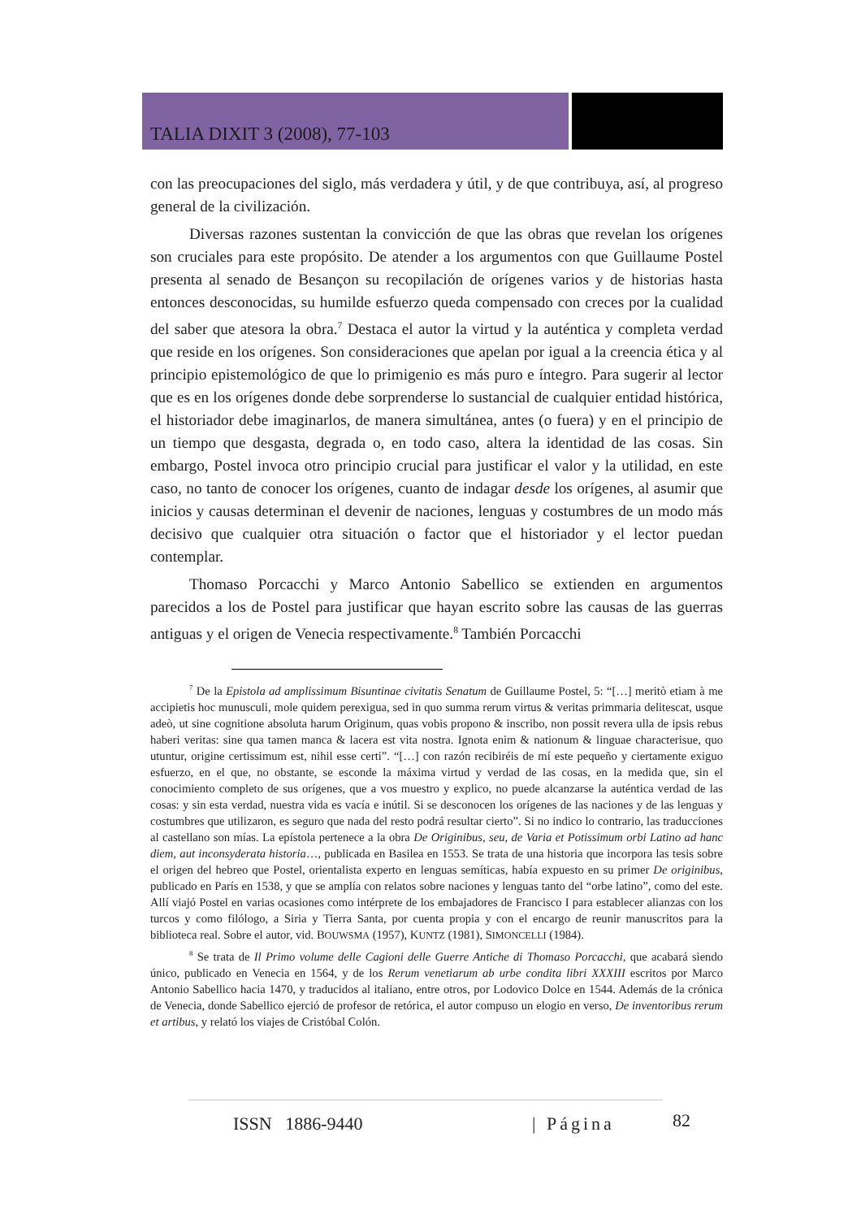TALIA DIXIT 3 (2008), 77-103
con las preocupaciones del siglo, más verdadera y útil, y de que contribuya, así, al progreso general de la civilización.
Diversas razones sustentan la convicción de que las obras que revelan los orígenes son cruciales para este propósito. De atender a los argumentos con que Guillaume Postel presenta al senado de Besançon su recopilación de orígenes varios y de historias hasta entonces desconocidas, su humilde esfuerzo queda compensado con creces por la cualidad del saber que atesora la obra.<sup>7</sup> Destaca el autor la virtud y la auténtica y completa verdad que reside en los orígenes. Son consideraciones que apelan por igual a la creencia ética y al principio epistemológico de que lo primigenio es más puro e íntegro. Para sugerir al lector que es en los orígenes donde debe sorprenderse lo sustancial de cualquier entidad histórica, el historiador debe imaginarlos, de manera simultánea, antes (o fuera) y en el principio de un tiempo que desgasta, degrada o, en todo caso, altera la identidad de las cosas. Sin embargo, Postel invoca otro principio crucial para justificar el valor y la utilidad, en este caso, no tanto de conocer los orígenes, cuanto de indagar desde los orígenes, al asumir que inicios y causas determinan el devenir de naciones, lenguas y costumbres de un modo más decisivo que cualquier otra situación o factor que el historiador y el lector puedan contemplar.
Thomaso Porcacchi y Marco Antonio Sabellico se extienden en argumentos parecidos a los de Postel para justificar que hayan escrito sobre las causas de las guerras antiguas y el origen de Venecia respectivamente.<sup>8</sup> También Porcacchi
<sup>7</sup> De la Epistola ad amplissimum Bisuntinae civitatis Senatum de Guillaume Postel, 5: “[…] meritò etiam à me accipietis hoc munusculi, mole quidem perexigua, sed in quo summa rerum virtus & veritas primmaria delitescat, usque adeò, ut sine cognitione absoluta harum Originum, quas vobis propono & inscribo, non possit revera ulla de ipsis rebus haberi veritas: sine qua tamen manca & lacera est vita nostra. Ignota enim & nationum & linguae characterisue, quo utuntur, origine certissimum est, nihil esse certi”. “[…] con razón recibiréis de mí este pequeño y ciertamente exiguo esfuerzo, en el que, no obstante, se esconde la máxima virtud y verdad de las cosas, en la medida que, sin el conocimiento completo de sus orígenes, que a vos muestro y explico, no puede alcanzarse la auténtica verdad de las cosas: y sin esta verdad, nuestra vida es vacía e inútil. Si se desconocen los orígenes de las naciones y de las lenguas y costumbres que utilizaron, es seguro que nada del resto podrá resultar cierto”. Si no indico lo contrario, las traducciones al castellano son mías. La epístola pertenece a la obra De Originibus, seu, de Varia et Potissimum orbi Latino ad hanc diem, aut inconsyderata historia…, publicada en Basilea en 1553. Se trata de una historia que incorpora las tesis sobre el origen del hebreo que Postel, orientalista experto en lenguas semíticas, había expuesto en su primer De originibus, publicado en París en 1538, y que se amplía con relatos sobre naciones y lenguas tanto del “orbe latino”, como del este. Allí viajó Postel en varias ocasiones como intérprete de los embajadores de Francisco I para establecer alianzas con los turcos y como filólogo, a Siria y Tierra Santa, por cuenta propia y con el encargo de reunir manuscritos para la biblioteca real. Sobre el autor, vid. BOUWSMA (1957), KUNTZ (1981), SIMONCELLI (1984).
<sup>8</sup> Se trata de Il Primo volume delle Cagioni delle Guerre Antiche di Thomaso Porcacchi, que acabará siendo único, publicado en Venecia en 1564, y de los Rerum venetiarum ab urbe condita libri XXXIII escritos por Marco Antonio Sabellico hacia 1470, y traducidos al italiano, entre otros, por Lodovico Dolce en 1544. Además de la crónica de Venecia, donde Sabellico ejerció de profesor de retórica, el autor compuso un elogio en verso, De inventoribus rerum et artibus, y relató los viajes de Cristóbal Colón.
ISSN 1886-9440 | Página 82